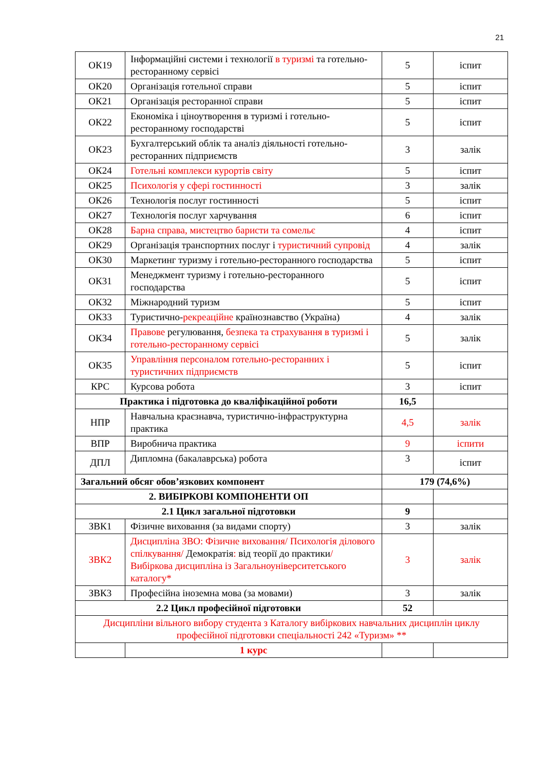21
| ОК19 | Інформаційні системи і технології в туризмі та готельно-ресторанному сервісі | 5 | іспит |
| ОК20 | Організація готельної справи | 5 | іспит |
| ОК21 | Організація ресторанної справи | 5 | іспит |
| ОК22 | Економіка і ціноутворення в туризмі і готельно-ресторанному господарстві | 5 | іспит |
| ОК23 | Бухгалтерський облік та аналіз діяльності готельно-ресторанних підприємств | 3 | залік |
| ОК24 | Готельні комплекси курортів світу | 5 | іспит |
| ОК25 | Психологія у сфері гостинності | 3 | залік |
| ОК26 | Технологія послуг гостинності | 5 | іспит |
| ОК27 | Технологія послуг харчування | 6 | іспит |
| ОК28 | Барна справа, мистецтво баристи та сомельє | 4 | іспит |
| ОК29 | Організація транспортних послуг і туристичний супровід | 4 | залік |
| ОК30 | Маркетинг туризму і готельно-ресторанного господарства | 5 | іспит |
| ОК31 | Менеджмент туризму і готельно-ресторанного господарства | 5 | іспит |
| ОК32 | Міжнародний туризм | 5 | іспит |
| ОК33 | Туристично- рекреаційне країнознавство (Україна) | 4 | залік |
| ОК34 | Правове регулювання, безпека та страхування в туризмі і готельно-ресторанному сервісі | 5 | залік |
| ОК35 | Управління персоналом готельно-ресторанних і туристичних підприємств | 5 | іспит |
| КРС | Курсова робота | 3 | іспит |
| Практика і підготовка до кваліфікаційної роботи | | 16,5 | |
| НПР | Навчальна краєзнавча, туристично-інфраструктурна практика | 4,5 | залік |
| ВПР | Виробнича практика | 9 | іспити |
| ДПЛ | Дипломна (бакалаврська) робота | 3 | іспит |
| Загальний обсяг обов’язкових компонент | | 179 (74,6%) | |
| 2. ВИБІРКОВІ КОМПОНЕНТИ ОП | | | |
| 2.1 Цикл загальної підготовки | | 9 | |
| ЗВК1 | Фізичне виховання (за видами спорту) | 3 | залік |
| ЗВК2 | Дисципліна ЗВО: Фізичне виховання/ Психологія ділового спілкування/ Демократія : від теорії до практики / Вибіркова дисципліна із Загальноуніверситетського каталогу* | 3 | залік |
| ЗВК3 | Професійна іноземна мова (за мовами) | 3 | залік |
| 2.2 Цикл професійної підготовки | | 52 | |
| Дисципліни вільного вибору студента з Каталогу вибіркових навчальних дисциплін циклу професійної підготовки спеціальності 242 «Туризм» ** | | | |
| | 1 курс | | |